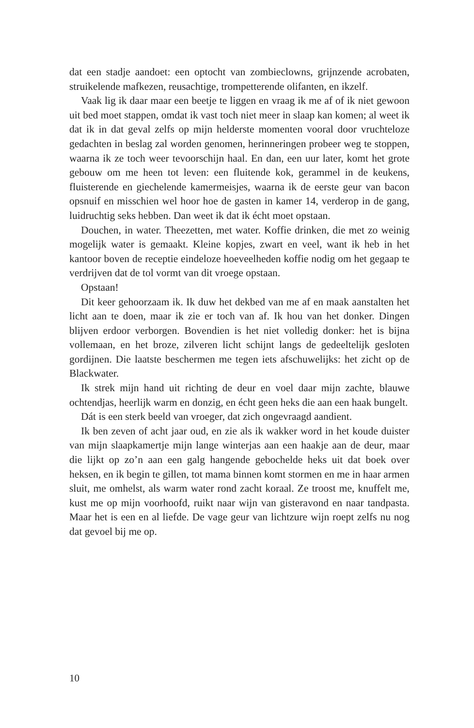dat een stadje aandoet: een optocht van zombieclowns, grijnzende acrobaten, struikelende mafkezen, reusachtige, trompetterende olifanten, en ikzelf.
Vaak lig ik daar maar een beetje te liggen en vraag ik me af of ik niet gewoon uit bed moet stappen, omdat ik vast toch niet meer in slaap kan komen; al weet ik dat ik in dat geval zelfs op mijn helderste momenten vooral door vruchteloze gedachten in beslag zal worden genomen, herinneringen probeer weg te stoppen, waarna ik ze toch weer tevoorschijn haal. En dan, een uur later, komt het grote gebouw om me heen tot leven: een fluitende kok, gerammel in de keukens, fluisterende en giechelende kamermeisjes, waarna ik de eerste geur van bacon opsnuif en misschien wel hoor hoe de gasten in kamer 14, verderop in de gang, luidruchtig seks hebben. Dan weet ik dat ik écht moet opstaan.
Douchen, in water. Theezetten, met water. Koffie drinken, die met zo weinig mogelijk water is gemaakt. Kleine kopjes, zwart en veel, want ik heb in het kantoor boven de receptie eindeloze hoeveelheden koffie nodig om het gegaap te verdrijven dat de tol vormt van dit vroege opstaan.
Opstaan!
Dit keer gehoorzaam ik. Ik duw het dekbed van me af en maak aanstalten het licht aan te doen, maar ik zie er toch van af. Ik hou van het donker. Dingen blijven erdoor verborgen. Bovendien is het niet volledig donker: het is bijna vollemaan, en het broze, zilveren licht schijnt langs de gedeeltelijk gesloten gordijnen. Die laatste beschermen me tegen iets afschuwelijks: het zicht op de Blackwater.
Ik strek mijn hand uit richting de deur en voel daar mijn zachte, blauwe ochtendjas, heerlijk warm en donzig, en écht geen heks die aan een haak bungelt.
Dát is een sterk beeld van vroeger, dat zich ongevraagd aandient.
Ik ben zeven of acht jaar oud, en zie als ik wakker word in het koude duister van mijn slaapkamertje mijn lange winterjas aan een haakje aan de deur, maar die lijkt op zo’n aan een galg hangende gebochelde heks uit dat boek over heksen, en ik begin te gillen, tot mama binnen komt stormen en me in haar armen sluit, me omhelst, als warm water rond zacht koraal. Ze troost me, knuffelt me, kust me op mijn voorhoofd, ruikt naar wijn van gisteravond en naar tandpasta. Maar het is een en al liefde. De vage geur van lichtzure wijn roept zelfs nu nog dat gevoel bij me op.
10